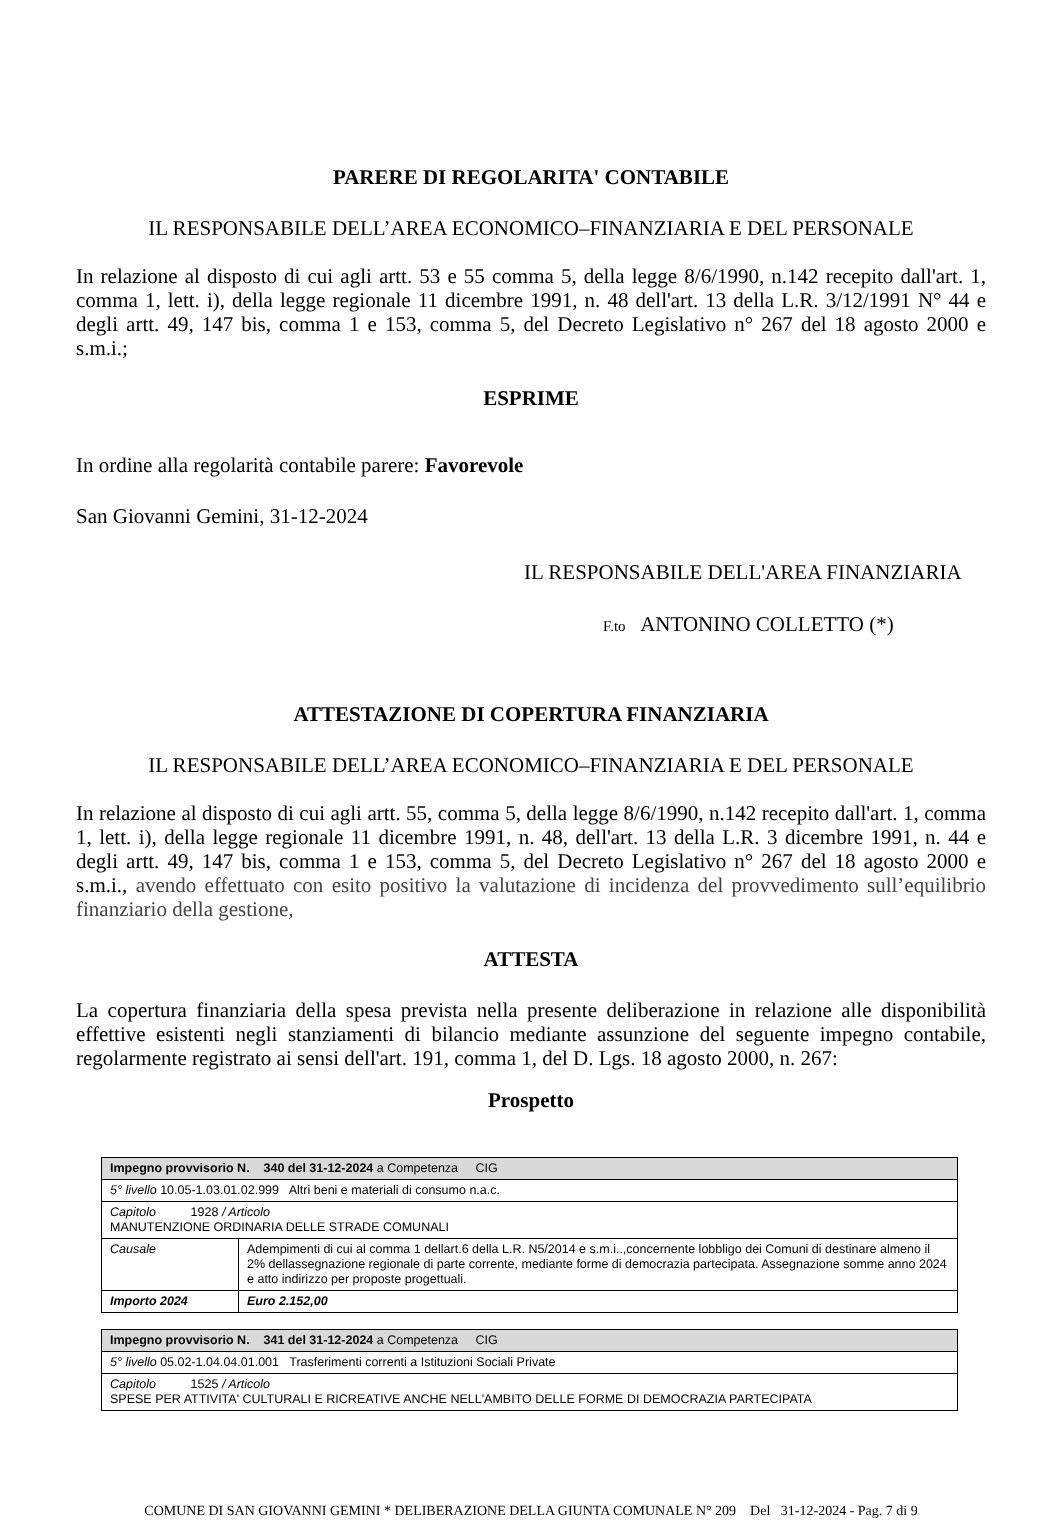PARERE DI REGOLARITA' CONTABILE
IL RESPONSABILE DELL’AREA ECONOMICO–FINANZIARIA E DEL PERSONALE
In relazione al disposto di cui agli artt. 53 e 55 comma 5, della legge 8/6/1990, n.142 recepito dall'art. 1, comma 1, lett. i), della legge regionale 11 dicembre 1991, n. 48 dell'art. 13 della L.R. 3/12/1991 N° 44 e degli artt. 49, 147 bis, comma 1 e 153, comma 5, del Decreto Legislativo n° 267 del 18 agosto 2000 e s.m.i.;
ESPRIME
In ordine alla regolarità contabile parere: Favorevole
San Giovanni Gemini, 31-12-2024
IL RESPONSABILE DELL'AREA FINANZIARIA
F.to ANTONINO COLLETTO (*)
ATTESTAZIONE DI COPERTURA FINANZIARIA
IL RESPONSABILE DELL’AREA ECONOMICO–FINANZIARIA E DEL PERSONALE
In relazione al disposto di cui agli artt. 55, comma 5, della legge 8/6/1990, n.142 recepito dall'art. 1, comma 1, lett. i), della legge regionale 11 dicembre 1991, n. 48, dell'art. 13 della L.R. 3 dicembre 1991, n. 44 e degli artt. 49, 147 bis, comma 1 e 153, comma 5, del Decreto Legislativo n° 267 del 18 agosto 2000 e s.m.i., avendo effettuato con esito positivo la valutazione di incidenza del provvedimento sull’equilibrio finanziario della gestione,
ATTESTA
La copertura finanziaria della spesa prevista nella presente deliberazione in relazione alle disponibilità effettive esistenti negli stanziamenti di bilancio mediante assunzione del seguente impegno contabile, regolarmente registrato ai sensi dell'art. 191, comma 1, del D. Lgs. 18 agosto 2000, n. 267:
Prospetto
| Impegno provvisorio N. 340 del 31-12-2024 a Competenza CIG | |
| 5° livello 10.05-1.03.01.02.999 Altri beni e materiali di consumo n.a.c. | |
| Capitolo 1928 / Articolo MANUTENZIONE ORDINARIA DELLE STRADE COMUNALI | |
| Causale | Adempimenti di cui al comma 1 dellart.6 della L.R. N5/2014 e s.m.i..,concernente lobbligo dei Comuni di destinare almeno il 2% dellassegnazione regionale di parte corrente, mediante forme di democrazia partecipata. Assegnazione somme anno 2024 e atto indirizzo per proposte progettuali. |
| Importo 2024 | Euro 2.152,00 |
| Impegno provvisorio N. 341 del 31-12-2024 a Competenza CIG |
| 5° livello 05.02-1.04.04.01.001 Trasferimenti correnti a Istituzioni Sociali Private |
| Capitolo 1525 / Articolo SPESE PER ATTIVITA' CULTURALI E RICREATIVE ANCHE NELL'AMBITO DELLE FORME DI DEMOCRAZIA PARTECIPATA |
COMUNE DI SAN GIOVANNI GEMINI * DELIBERAZIONE DELLA GIUNTA COMUNALE N° 209 Del 31-12-2024 - Pag. 7 di 9